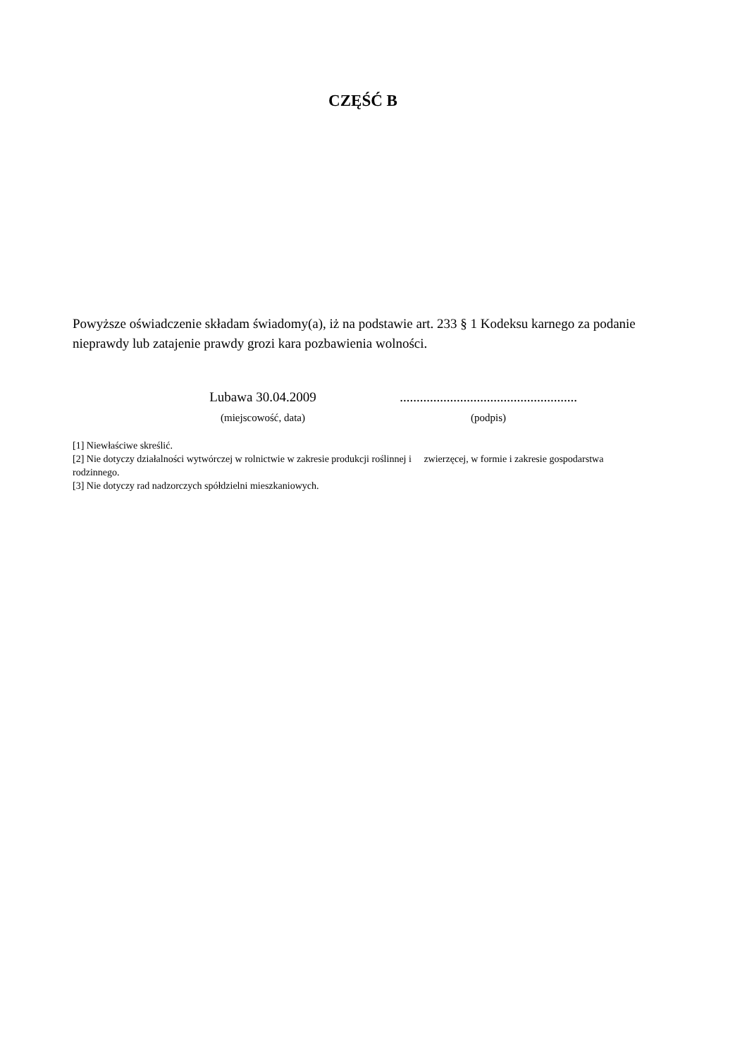CZĘŚĆ B
Powyższe oświadczenie składam świadomy(a), iż na podstawie art. 233 § 1 Kodeksu karnego za podanie nieprawdy lub zatajenie prawdy grozi kara pozbawienia wolności.
Lubawa 30.04.2009
(miejscowość, data)
.....................................................
(podpis)
[1] Niewłaściwe skreślić.
[2] Nie dotyczy działalności wytwórczej w rolnictwie w zakresie produkcji roślinnej i zwierzęcej, w formie i zakresie gospodarstwa rodzinnego.
[3] Nie dotyczy rad nadzorczych spółdzielni mieszkaniowych.